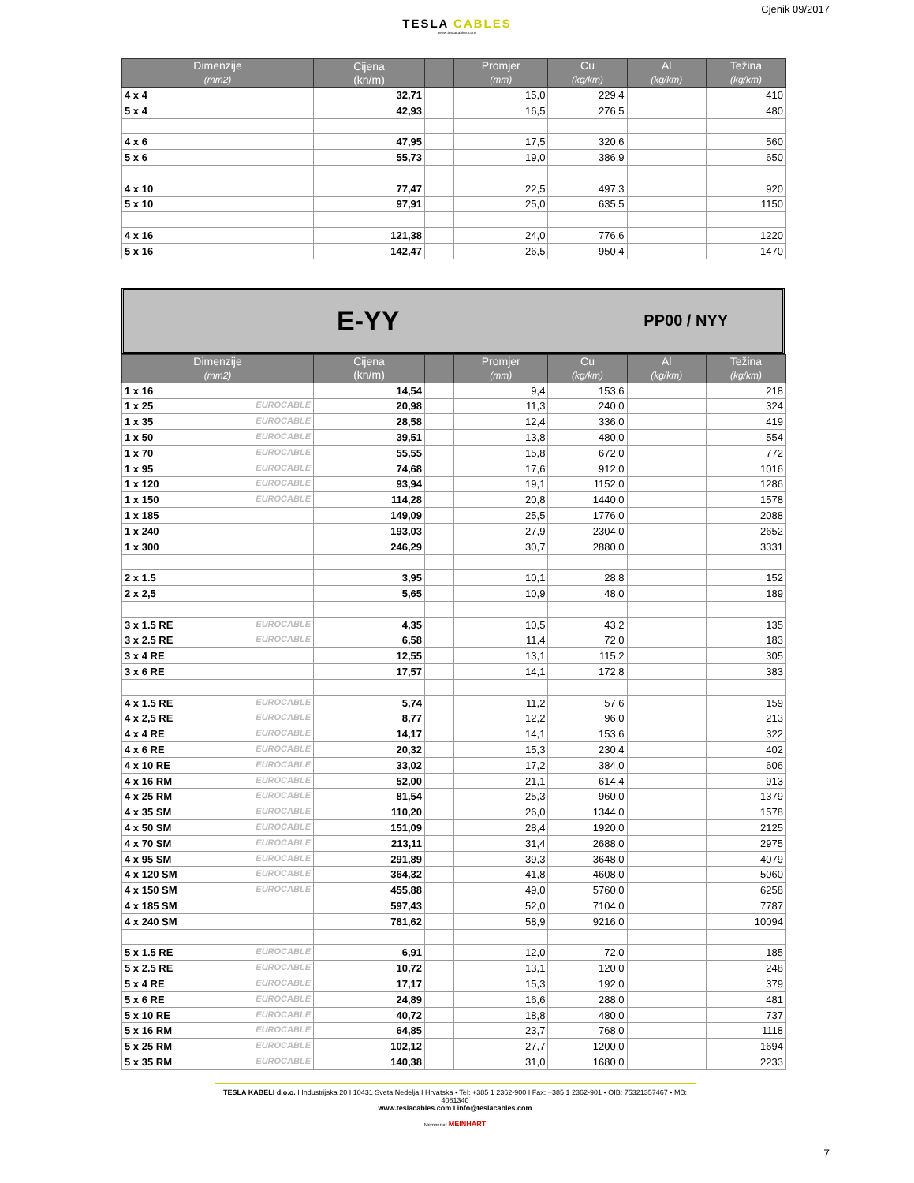Cjenik 09/2017
TESLA CABLES
www.teslacables.com
| Dimenzije (mm2) | Cijena (kn/m) | | Promjer (mm) | Cu (kg/km) | Al (kg/km) | Težina (kg/km) |
| --- | --- | --- | --- | --- | --- | --- |
| 4 x 4 | 32,71 | | 15,0 | 229,4 | | 410 |
| 5 x 4 | 42,93 | | 16,5 | 276,5 | | 480 |
| 4 x 6 | 47,95 | | 17,5 | 320,6 | | 560 |
| 5 x 6 | 55,73 | | 19,0 | 386,9 | | 650 |
| 4 x 10 | 77,47 | | 22,5 | 497,3 | | 920 |
| 5 x 10 | 97,91 | | 25,0 | 635,5 | | 1150 |
| 4 x 16 | 121,38 | | 24,0 | 776,6 | | 1220 |
| 5 x 16 | 142,47 | | 26,5 | 950,4 | | 1470 |
E-YY PP00 / NYY
| Dimenzije (mm2) | Cijena (kn/m) | | Promjer (mm) | Cu (kg/km) | Al (kg/km) | Težina (kg/km) |
| --- | --- | --- | --- | --- | --- | --- |
| 1 x 16 | 14,54 | | 9,4 | 153,6 | | 218 |
| 1 x 25 EUROCABLE | 20,98 | | 11,3 | 240,0 | | 324 |
| 1 x 35 EUROCABLE | 28,58 | | 12,4 | 336,0 | | 419 |
| 1 x 50 EUROCABLE | 39,51 | | 13,8 | 480,0 | | 554 |
| 1 x 70 EUROCABLE | 55,55 | | 15,8 | 672,0 | | 772 |
| 1 x 95 EUROCABLE | 74,68 | | 17,6 | 912,0 | | 1016 |
| 1 x 120 EUROCABLE | 93,94 | | 19,1 | 1152,0 | | 1286 |
| 1 x 150 EUROCABLE | 114,28 | | 20,8 | 1440,0 | | 1578 |
| 1 x 185 | 149,09 | | 25,5 | 1776,0 | | 2088 |
| 1 x 240 | 193,03 | | 27,9 | 2304,0 | | 2652 |
| 1 x 300 | 246,29 | | 30,7 | 2880,0 | | 3331 |
| 2 x 1.5 | 3,95 | | 10,1 | 28,8 | | 152 |
| 2 x 2,5 | 5,65 | | 10,9 | 48,0 | | 189 |
| 3 x 1.5 RE EUROCABLE | 4,35 | | 10,5 | 43,2 | | 135 |
| 3 x 2.5 RE EUROCABLE | 6,58 | | 11,4 | 72,0 | | 183 |
| 3 x 4 RE | 12,55 | | 13,1 | 115,2 | | 305 |
| 3 x 6 RE | 17,57 | | 14,1 | 172,8 | | 383 |
| 4 x 1.5 RE EUROCABLE | 5,74 | | 11,2 | 57,6 | | 159 |
| 4 x 2,5 RE EUROCABLE | 8,77 | | 12,2 | 96,0 | | 213 |
| 4 x 4 RE EUROCABLE | 14,17 | | 14,1 | 153,6 | | 322 |
| 4 x 6 RE EUROCABLE | 20,32 | | 15,3 | 230,4 | | 402 |
| 4 x 10 RE EUROCABLE | 33,02 | | 17,2 | 384,0 | | 606 |
| 4 x 16 RM EUROCABLE | 52,00 | | 21,1 | 614,4 | | 913 |
| 4 x 25 RM EUROCABLE | 81,54 | | 25,3 | 960,0 | | 1379 |
| 4 x 35 SM EUROCABLE | 110,20 | | 26,0 | 1344,0 | | 1578 |
| 4 x 50 SM EUROCABLE | 151,09 | | 28,4 | 1920,0 | | 2125 |
| 4 x 70 SM EUROCABLE | 213,11 | | 31,4 | 2688,0 | | 2975 |
| 4 x 95 SM EUROCABLE | 291,89 | | 39,3 | 3648,0 | | 4079 |
| 4 x 120 SM EUROCABLE | 364,32 | | 41,8 | 4608,0 | | 5060 |
| 4 x 150 SM EUROCABLE | 455,88 | | 49,0 | 5760,0 | | 6258 |
| 4 x 185 SM | 597,43 | | 52,0 | 7104,0 | | 7787 |
| 4 x 240 SM | 781,62 | | 58,9 | 9216,0 | | 10094 |
| 5 x 1.5 RE EUROCABLE | 6,91 | | 12,0 | 72,0 | | 185 |
| 5 x 2.5 RE EUROCABLE | 10,72 | | 13,1 | 120,0 | | 248 |
| 5 x 4 RE EUROCABLE | 17,17 | | 15,3 | 192,0 | | 379 |
| 5 x 6 RE EUROCABLE | 24,89 | | 16,6 | 288,0 | | 481 |
| 5 x 10 RE EUROCABLE | 40,72 | | 18,8 | 480,0 | | 737 |
| 5 x 16 RM EUROCABLE | 64,85 | | 23,7 | 768,0 | | 1118 |
| 5 x 25 RM EUROCABLE | 102,12 | | 27,7 | 1200,0 | | 1694 |
| 5 x 35 RM EUROCABLE | 140,38 | | 31,0 | 1680,0 | | 2233 |
TESLA KABELI d.o.o. I Industrijska 20 I 10431 Sveta Nedelja I Hrvatska • Tel: +385 1 2362-900 I Fax: +385 1 2362-901 • OIB: 75321357467 • MB: 4081340
www.teslacables.com I info@teslacables.com
Member of MEINHART
7